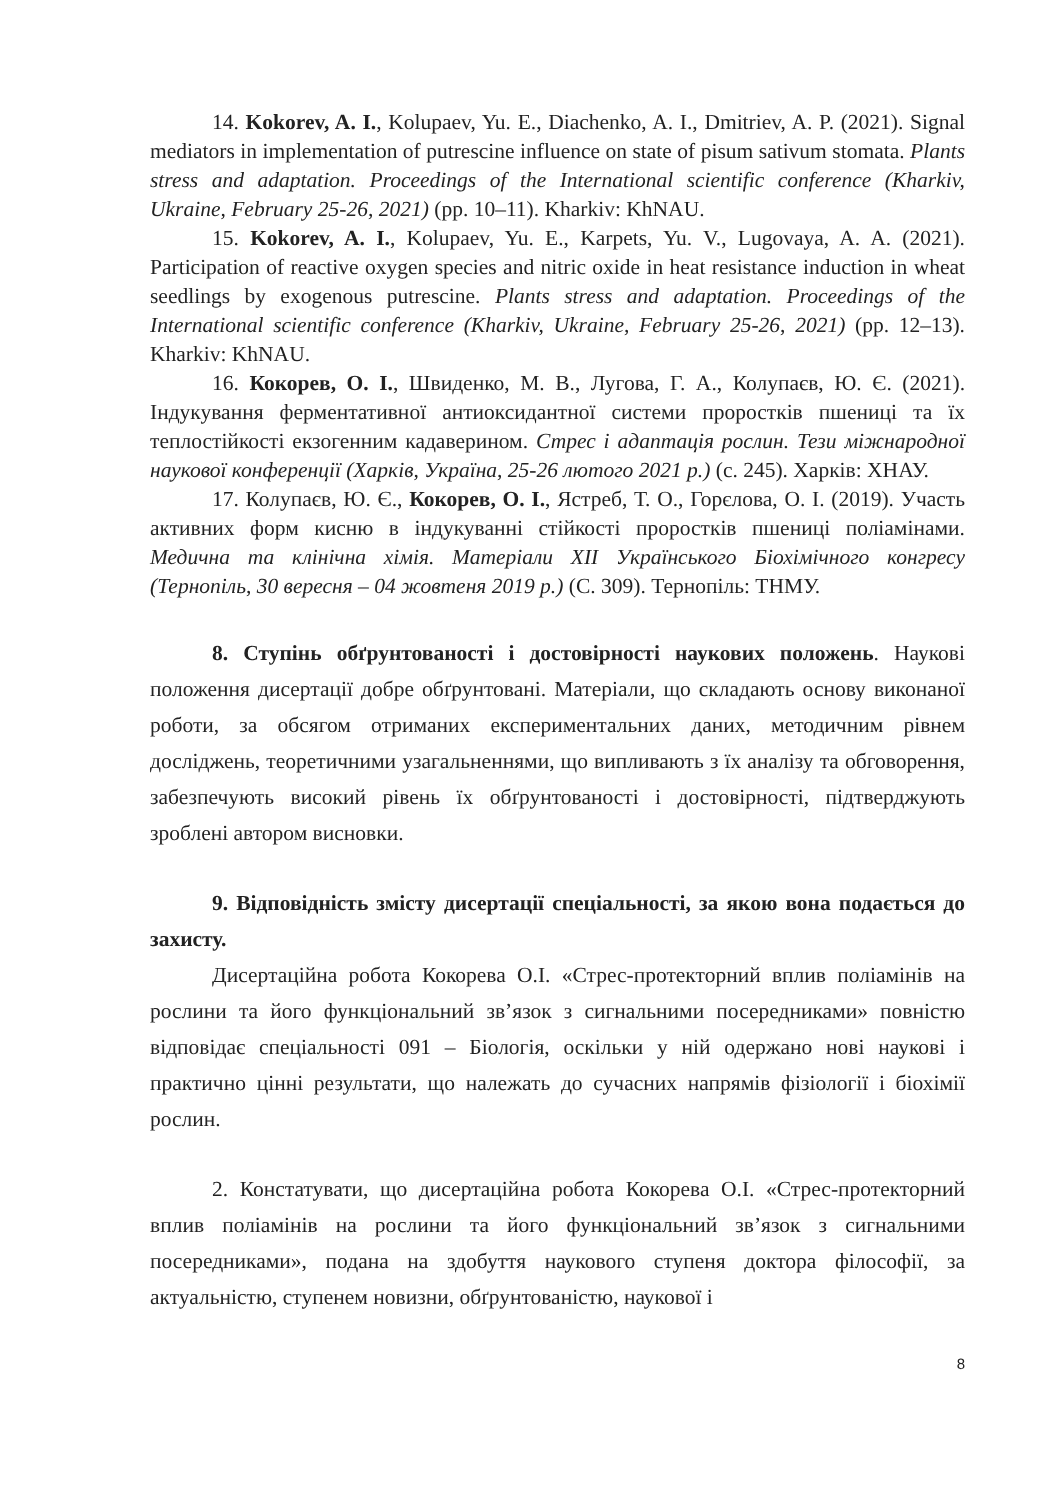14. Kokorev, A. I., Kolupaev, Yu. E., Diachenko, A. I., Dmitriev, A. P. (2021). Signal mediators in implementation of putrescine influence on state of pisum sativum stomata. Plants stress and adaptation. Proceedings of the International scientific conference (Kharkiv, Ukraine, February 25-26, 2021) (pp. 10–11). Kharkiv: KhNAU.
15. Kokorev, A. I., Kolupaev, Yu. E., Karpets, Yu. V., Lugovaya, A. A. (2021). Participation of reactive oxygen species and nitric oxide in heat resistance induction in wheat seedlings by exogenous putrescine. Plants stress and adaptation. Proceedings of the International scientific conference (Kharkiv, Ukraine, February 25-26, 2021) (pp. 12–13). Kharkiv: KhNAU.
16. Кокорев, О. І., Швиденко, М. В., Лугова, Г. А., Колупаєв, Ю. Є. (2021). Індукування ферментативної антиоксидантної системи проростків пшениці та їх теплостійкості екзогенним кадаверином. Стрес і адаптація рослин. Тези міжнародної наукової конференції (Харків, Україна, 25-26 лютого 2021 р.) (с. 245). Харків: ХНАУ.
17. Колупаєв, Ю. Є., Кокорев, О. І., Ястреб, Т. О., Горєлова, О. І. (2019). Участь активних форм кисню в індукуванні стійкості проростків пшениці поліамінами. Медична та клінічна хімія. Матеріали XII Українського Біохімічного конгресу (Тернопіль, 30 вересня – 04 жовтеня 2019 р.) (С. 309). Тернопіль: ТНМУ.
8. Ступінь обґрунтованості і достовірності наукових положень. Наукові положення дисертації добре обґрунтовані. Матеріали, що складають основу виконаної роботи, за обсягом отриманих експериментальних даних, методичним рівнем досліджень, теоретичними узагальненнями, що випливають з їх аналізу та обговорення, забезпечують високий рівень їх обґрунтованості і достовірності, підтверджують зроблені автором висновки.
9. Відповідність змісту дисертації спеціальності, за якою вона подається до захисту.
Дисертаційна робота Кокорева О.І. «Стрес-протекторний вплив поліамінів на рослини та його функціональний зв’язок з сигнальними посередниками» повністю відповідає спеціальності 091 – Біологія, оскільки у ній одержано нові наукові і практично цінні результати, що належать до сучасних напрямів фізіології і біохімії рослин.
2. Констатувати, що дисертаційна робота Кокорева О.І. «Стрес-протекторний вплив поліамінів на рослини та його функціональний зв’язок з сигнальними посередниками», подана на здобуття наукового ступеня доктора філософії, за актуальністю, ступенем новизни, обґрунтованістю, наукової і
8